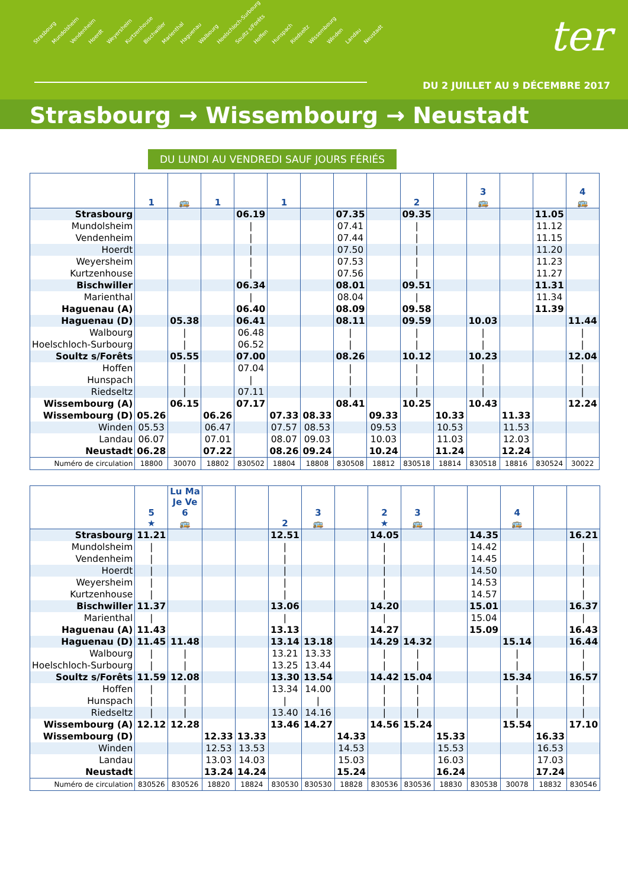Strasbourg Mundolsheim Vendenheim Hoerdt Weyersheim Kurtzenhouse Bischwiller Marienthal Haguenau Walbourg Hoelschloch-Surbourg Soultz s/Forêts Hoffen Hunspach Riedseltz Wissembourg Winden Landau Neustadt
ter
DU 2 JUILLET AU 9 DÉCEMBRE 2017
Strasbourg → Wissembourg → Neustadt
DU LUNDI AU VENDREDI SAUF JOURS FÉRIÉS
| | 1 | 🚌 | 1 | | 1 | | | | 2 | | 3 🚌 | | | 4 🚌 |
| --- | --- | --- | --- | --- | --- | --- | --- | --- | --- | --- | --- | --- | --- | --- |
| Strasbourg | | | | 06.19 | | | 07.35 | | 09.35 | | | | 11.05 | |
| Mundolsheim | | | | / | | | 07.41 | | / | | | | 11.12 | |
| Vendenheim | | | | / | | | 07.44 | | / | | | | 11.15 | |
| Hoerdt | | | | / | | | 07.50 | | / | | | | 11.20 | |
| Weyersheim | | | | / | | | 07.53 | | / | | | | 11.23 | |
| Kurtzenhouse | | | | / | | | 07.56 | | / | | | | 11.27 | |
| Bischwiller | | | | 06.34 | | | 08.01 | | 09.51 | | | | 11.31 | |
| Marienthal | | | | / | | | 08.04 | | / | | | | 11.34 | |
| Haguenau (A) | | | | 06.40 | | | 08.09 | | 09.58 | | | | 11.39 | |
| Haguenau (D) | | 05.38 | | 06.41 | | | 08.11 | | 09.59 | | 10.03 | | | 11.44 |
| Walbourg | | / | | 06.48 | | | / | | / | | / | | | / |
| Hoelschloch-Surbourg | | / | | 06.52 | | | / | | / | | / | | | / |
| Soultz s/Forêts | | 05.55 | | 07.00 | | | 08.26 | | 10.12 | | 10.23 | | | 12.04 |
| Hoffen | | / | | 07.04 | | | / | | / | | / | | | / |
| Hunspach | | / | | / | | | / | | / | | / | | | / |
| Riedseltz | | / | | 07.11 | | | / | | / | | / | | | / |
| Wissembourg (A) | | 06.15 | | 07.17 | | | 08.41 | | 10.25 | | 10.43 | | | 12.24 |
| Wissembourg (D) | 05.26 | | 06.26 | | 07.33 | 08.33 | | 09.33 | | 10.33 | | 11.33 | | |
| Winden | 05.53 | | 06.47 | | 07.57 | 08.53 | | 09.53 | | 10.53 | | 11.53 | | |
| Landau | 06.07 | | 07.01 | | 08.07 | 09.03 | | 10.03 | | 11.03 | | 12.03 | | |
| Neustadt | 06.28 | | 07.22 | | 08.26 | 09.24 | | 10.24 | | 11.24 | | 12.24 | | |
| Numéro de circulation | 18800 | 30070 | 18802 | 830502 | 18804 | 18808 | 830508 | 18812 | 830518 | 18814 | 830518 | 18816 | 830524 | 30022 |
| | 5 ★ | Lu Ma Je Ve 6 🚌 | | | 2 | 3 🚌 | | 2 ★ | 3 🚌 | | | 4 🚌 | | |
| --- | --- | --- | --- | --- | --- | --- | --- | --- | --- | --- | --- | --- | --- | --- |
| Strasbourg | 11.21 | | | | 12.51 | | | 14.05 | | | 14.35 | | | 16.21 |
| Mundolsheim | / | | | | / | | | / | | | 14.42 | | | / |
| Vendenheim | / | | | | / | | | / | | | 14.45 | | | / |
| Hoerdt | / | | | | / | | | / | | | 14.50 | | | / |
| Weyersheim | / | | | | / | | | / | | | 14.53 | | | / |
| Kurtzenhouse | / | | | | / | | | / | | | 14.57 | | | / |
| Bischwiller | 11.37 | | | | 13.06 | | | 14.20 | | | 15.01 | | | 16.37 |
| Marienthal | / | | | | / | | | / | | | 15.04 | | | / |
| Haguenau (A) | 11.43 | | | | 13.13 | | | 14.27 | | | 15.09 | | | 16.43 |
| Haguenau (D) | 11.45 | 11.48 | | | 13.14 | 13.18 | | 14.29 | 14.32 | | | 15.14 | | 16.44 |
| Walbourg | / | / | | | 13.21 | 13.33 | | / | / | | | / | | / |
| Hoelschloch-Surbourg | / | / | | | 13.25 | 13.44 | | / | / | | | / | | / |
| Soultz s/Forêts | 11.59 | 12.08 | | | 13.30 | 13.54 | | 14.42 | 15.04 | | | 15.34 | | 16.57 |
| Hoffen | / | / | | | 13.34 | 14.00 | | / | / | | | / | | / |
| Hunspach | / | / | | | / | / | | / | / | | | / | | / |
| Riedseltz | / | / | | | 13.40 | 14.16 | | / | / | | | / | | / |
| Wissembourg (A) | 12.12 | 12.28 | | | 13.46 | 14.27 | | 14.56 | 15.24 | | | 15.54 | | 17.10 |
| Wissembourg (D) | | | 12.33 | 13.33 | | | 14.33 | | | 15.33 | | | 16.33 | |
| Winden | | | 12.53 | 13.53 | | | 14.53 | | | 15.53 | | | 16.53 | |
| Landau | | | 13.03 | 14.03 | | | 15.03 | | | 16.03 | | | 17.03 | |
| Neustadt | | | 13.24 | 14.24 | | | 15.24 | | | 16.24 | | | 17.24 | |
| Numéro de circulation | 830526 | 830526 | 18820 | 18824 | 830530 | 830530 | 18828 | 830536 | 830536 | 18830 | 830538 | 30078 | 18832 | 830546 |